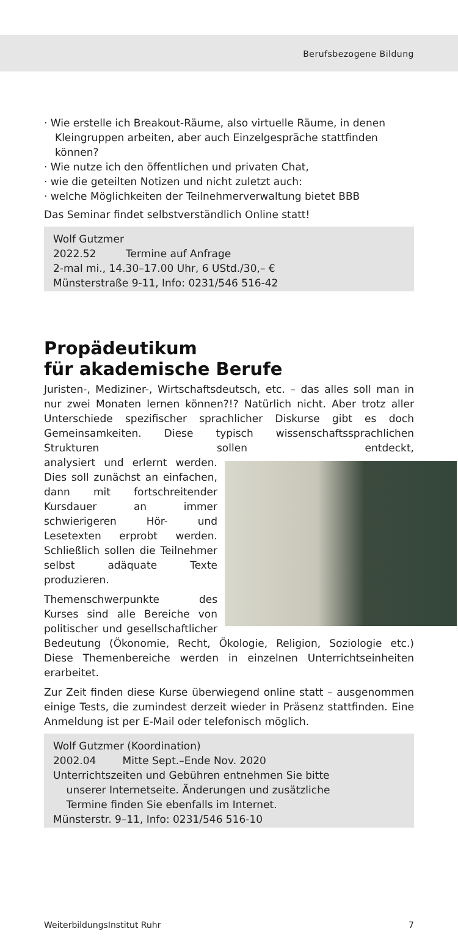Berufsbezogene Bildung
· Wie erstelle ich Breakout-Räume, also virtuelle Räume, in denen Kleingruppen arbeiten, aber auch Einzelgespräche stattfinden können?
· Wie nutze ich den öffentlichen und privaten Chat,
· wie die geteilten Notizen und nicht zuletzt auch:
· welche Möglichkeiten der Teilnehmerverwaltung bietet BBB
Das Seminar findet selbstverständlich Online statt!
Wolf Gutzmer
2022.52 Termine auf Anfrage
2-mal mi., 14.30–17.00 Uhr, 6 UStd./30,– €
Münsterstraße 9-11, Info: 0231/546 516-42
Propädeutikum
für akademische Berufe
Juristen-, Mediziner-, Wirtschaftsdeutsch, etc. – das alles soll man in nur zwei Monaten lernen können?!? Natürlich nicht. Aber trotz aller Unterschiede spezifischer sprachlicher Diskurse gibt es doch Gemeinsamkeiten. Diese typisch wissenschaftssprachlichen Strukturen sollen entdeckt, analy siert und erlernt werden. Dies soll zunächst an einfachen, dann mit fortschreitender Kursdauer an immer schwierigeren Hör- und Lesetexten erprobt werden. Schließlich sollen die Teilnehmer selbst adäquate Texte produzieren.
Themenschwerpunkte des Kurses sind alle Bereiche von politischer und gesellschaftlicher Bedeutung (Ökonomie, Recht, Ökologie, Religion, Soziologie etc.) Diese Themenbereiche werden in einzelnen Unterrichtseinheiten erarbeitet.
Zur Zeit finden diese Kurse überwiegend online statt – ausgenommen einige Tests, die zumindest derzeit wieder in Präsenz stattfinden. Eine Anmeldung ist per E-Mail oder telefonisch möglich.
Wolf Gutzmer (Koordination)
2002.04 Mitte Sept.–Ende Nov. 2020
Unterrichtszeiten und Gebühren entnehmen Sie bitte
unserer Internetseite. Änderungen und zusätzliche
Termine finden Sie ebenfalls im Internet.
Münsterstr. 9–11, Info: 0231/546 516-10
WeiterbildungsInstitut Ruhr 7